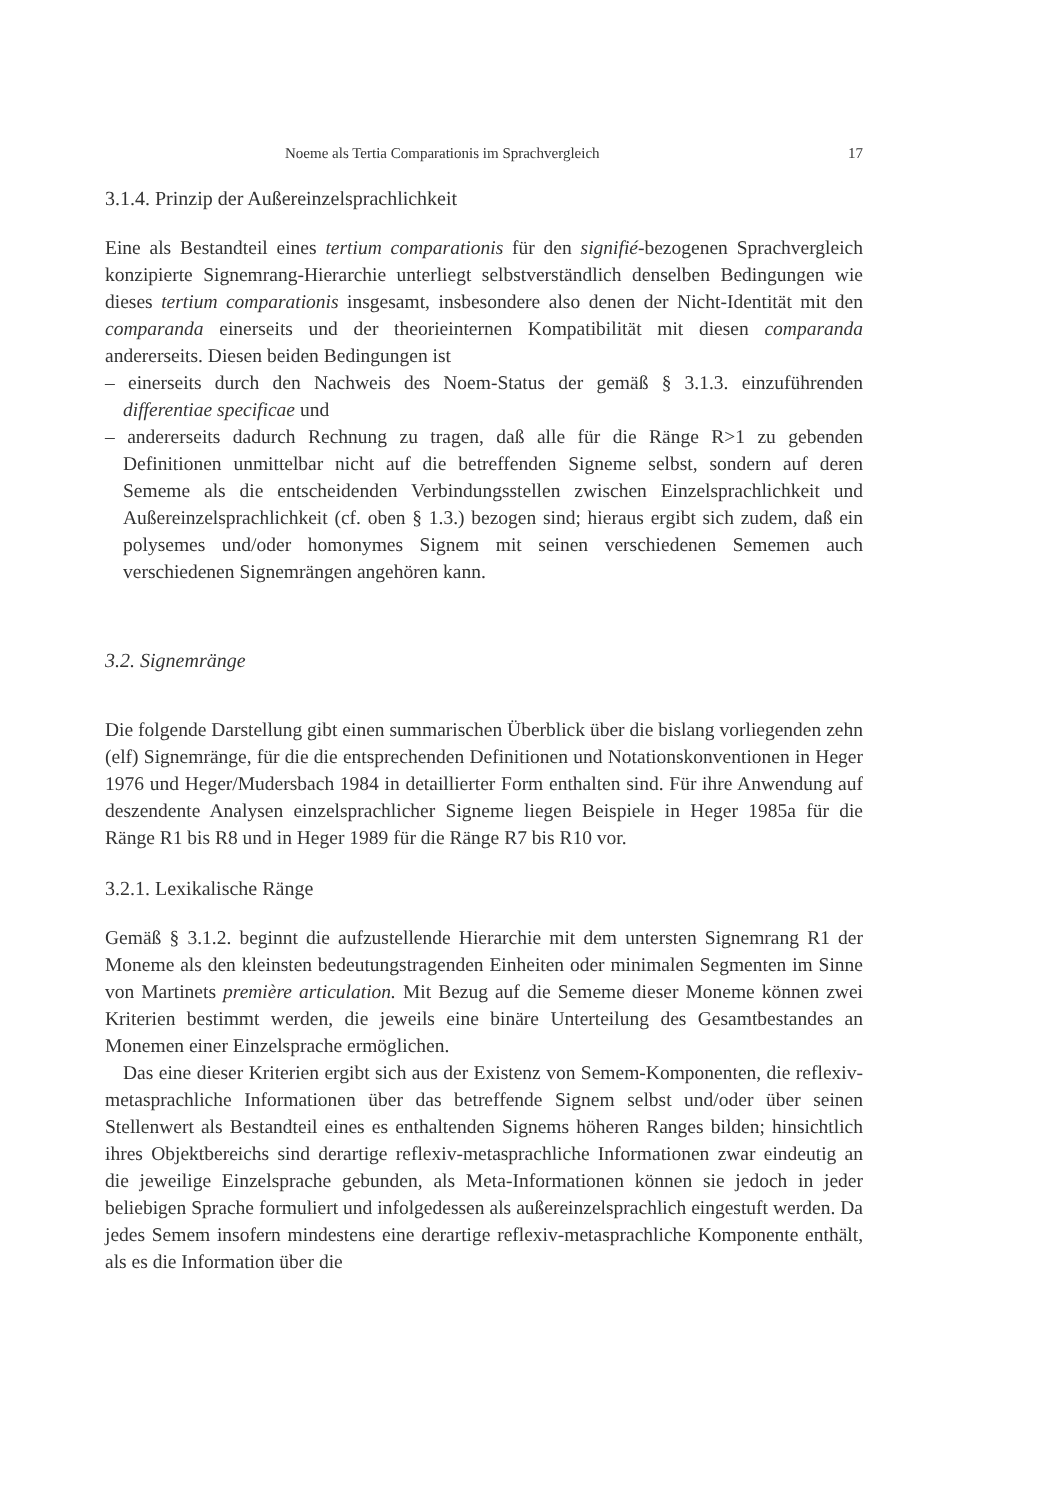Noeme als Tertia Comparationis im Sprachvergleich 17
3.1.4. Prinzip der Außereinzelsprachlichkeit
Eine als Bestandteil eines tertium comparationis für den signifié-bezogenen Sprachvergleich konzipierte Signemrang-Hierarchie unterliegt selbstverständlich denselben Bedingungen wie dieses tertium comparationis insgesamt, insbesondere also denen der Nicht-Identität mit den comparanda einerseits und der theorieinternen Kompatibilität mit diesen comparanda andererseits. Diesen beiden Bedingungen ist
– einerseits durch den Nachweis des Noem-Status der gemäß § 3.1.3. einzuführenden differentiae specificae und
– andererseits dadurch Rechnung zu tragen, daß alle für die Ränge R>1 zu gebenden Definitionen unmittelbar nicht auf die betreffenden Signeme selbst, sondern auf deren Sememe als die entscheidenden Verbindungsstellen zwischen Einzelsprachlichkeit und Außereinzelsprachlichkeit (cf. oben § 1.3.) bezogen sind; hieraus ergibt sich zudem, daß ein polysemes und/oder homonymes Signem mit seinen verschiedenen Sememen auch verschiedenen Signemrängen angehören kann.
3.2. Signemränge
Die folgende Darstellung gibt einen summarischen Überblick über die bislang vorliegenden zehn (elf) Signemränge, für die die entsprechenden Definitionen und Notationskonventionen in Heger 1976 und Heger/Mudersbach 1984 in detaillierter Form enthalten sind. Für ihre Anwendung auf deszendente Analysen einzelsprachlicher Signeme liegen Beispiele in Heger 1985a für die Ränge R1 bis R8 und in Heger 1989 für die Ränge R7 bis R10 vor.
3.2.1. Lexikalische Ränge
Gemäß § 3.1.2. beginnt die aufzustellende Hierarchie mit dem untersten Signemrang R1 der Moneme als den kleinsten bedeutungstragenden Einheiten oder minimalen Segmenten im Sinne von Martinets première articulation. Mit Bezug auf die Sememe dieser Moneme können zwei Kriterien bestimmt werden, die jeweils eine binäre Unterteilung des Gesamtbestandes an Monemen einer Einzelsprache ermöglichen.
Das eine dieser Kriterien ergibt sich aus der Existenz von Semem-Komponenten, die reflexiv-metasprachliche Informationen über das betreffende Signem selbst und/oder über seinen Stellenwert als Bestandteil eines es enthaltenden Signems höheren Ranges bilden; hinsichtlich ihres Objektbereichs sind derartige reflexiv-metasprachliche Informationen zwar eindeutig an die jeweilige Einzelsprache gebunden, als Meta-Informationen können sie jedoch in jeder beliebigen Sprache formuliert und infolgedessen als außereinzelsprachlich eingestuft werden. Da jedes Semem insofern mindestens eine derartige reflexiv-metasprachliche Komponente enthält, als es die Information über die